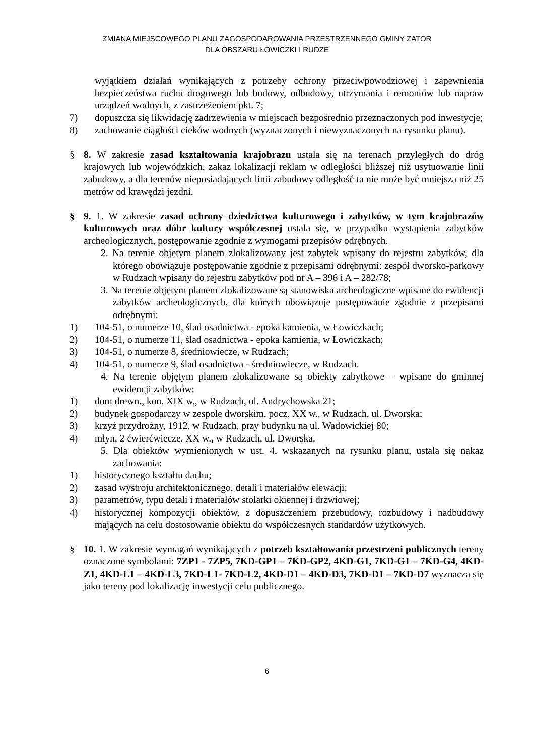ZMIANA MIEJSCOWEGO PLANU ZAGOSPODAROWANIA PRZESTRZENNEGO GMINY ZATOR
DLA OBSZARU ŁOWICZKI I RUDZE
wyjątkiem działań wynikających z potrzeby ochrony przeciwpowodziowej i zapewnienia bezpieczeństwa ruchu drogowego lub budowy, odbudowy, utrzymania i remontów lub napraw urządzeń wodnych, z zastrzeżeniem pkt. 7;
7) dopuszcza się likwidację zadrzewienia w miejscach bezpośrednio przeznaczonych pod inwestycje;
8) zachowanie ciągłości cieków wodnych (wyznaczonych i niewyznaczonych na rysunku planu).
§ 8. W zakresie zasad kształtowania krajobrazu ustala się na terenach przyległych do dróg krajowych lub wojewódzkich, zakaz lokalizacji reklam w odległości bliższej niż usytuowanie linii zabudowy, a dla terenów nieposiadających linii zabudowy odległość ta nie może być mniejsza niż 25 metrów od krawędzi jezdni.
§ 9. 1. W zakresie zasad ochrony dziedzictwa kulturowego i zabytków, w tym krajobrazów kulturowych oraz dóbr kultury współczesnej ustala się, w przypadku wystąpienia zabytków archeologicznych, postępowanie zgodnie z wymogami przepisów odrębnych.
2. Na terenie objętym planem zlokalizowany jest zabytek wpisany do rejestru zabytków, dla którego obowiązuje postępowanie zgodnie z przepisami odrębnymi: zespół dworsko-parkowy w Rudzach wpisany do rejestru zabytków pod nr A – 396 i A – 282/78;
3. Na terenie objętym planem zlokalizowane są stanowiska archeologiczne wpisane do ewidencji zabytków archeologicznych, dla których obowiązuje postępowanie zgodnie z przepisami odrębnymi:
1) 104-51, o numerze 10, ślad osadnictwa - epoka kamienia, w Łowiczkach;
2) 104-51, o numerze 11, ślad osadnictwa - epoka kamienia, w Łowiczkach;
3) 104-51, o numerze 8, średniowiecze, w Rudzach;
4) 104-51, o numerze 9, ślad osadnictwa - średniowiecze, w Rudzach.
4. Na terenie objętym planem zlokalizowane są obiekty zabytkowe – wpisane do gminnej ewidencji zabytków:
1) dom drewn., kon. XIX w., w Rudzach, ul. Andrychowska 21;
2) budynek gospodarczy w zespole dworskim, pocz. XX w., w Rudzach, ul. Dworska;
3) krzyż przydrożny, 1912, w Rudzach, przy budynku na ul. Wadowickiej 80;
4) młyn, 2 ćwierćwiecze. XX w., w Rudzach, ul. Dworska.
5. Dla obiektów wymienionych w ust. 4, wskazanych na rysunku planu, ustala się nakaz zachowania:
1) historycznego kształtu dachu;
2) zasad wystroju architektonicznego, detali i materiałów elewacji;
3) parametrów, typu detali i materiałów stolarki okiennej i drzwiowej;
4) historycznej kompozycji obiektów, z dopuszczeniem przebudowy, rozbudowy i nadbudowy mających na celu dostosowanie obiektu do współczesnych standardów użytkowych.
§ 10. 1. W zakresie wymagań wynikających z potrzeb kształtowania przestrzeni publicznych tereny oznaczone symbolami: 7ZP1 - 7ZP5, 7KD-GP1 – 7KD-GP2, 4KD-G1, 7KD-G1 – 7KD-G4, 4KD-Z1, 4KD-L1 – 4KD-L3, 7KD-L1- 7KD-L2, 4KD-D1 – 4KD-D3, 7KD-D1 – 7KD-D7 wyznacza się jako tereny pod lokalizację inwestycji celu publicznego.
6